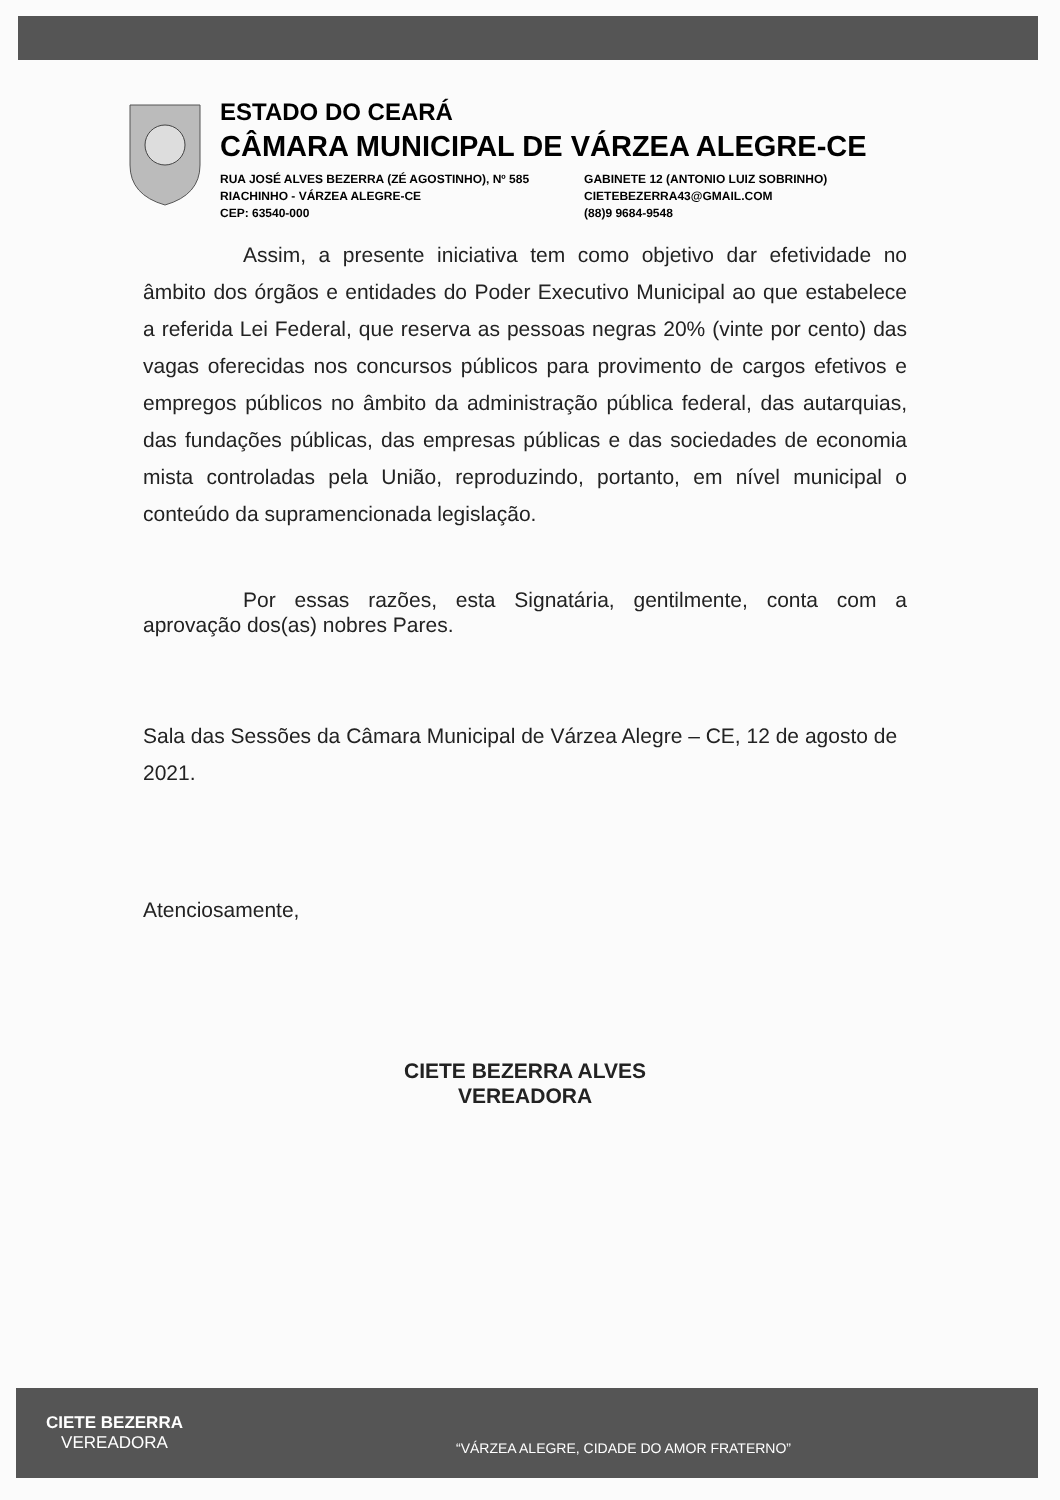ESTADO DO CEARÁ
CÂMARA MUNICIPAL DE VÁRZEA ALEGRE-CE
RUA JOSÉ ALVES BEZERRA (ZÉ AGOSTINHO), Nº 585
RIACHINHO - VÁRZEA ALEGRE-CE
CEP: 63540-000
GABINETE 12 (ANTONIO LUIZ SOBRINHO)
CIETEBEZERRA43@GMAIL.COM
(88)9 9684-9548
Assim, a presente iniciativa tem como objetivo dar efetividade no âmbito dos órgãos e entidades do Poder Executivo Municipal ao que estabelece a referida Lei Federal, que reserva as pessoas negras 20% (vinte por cento) das vagas oferecidas nos concursos públicos para provimento de cargos efetivos e empregos públicos no âmbito da administração pública federal, das autarquias, das fundações públicas, das empresas públicas e das sociedades de economia mista controladas pela União, reproduzindo, portanto, em nível municipal o conteúdo da supramencionada legislação.
Por essas razões, esta Signatária, gentilmente, conta com a aprovação dos(as) nobres Pares.
Sala das Sessões da Câmara Municipal de Várzea Alegre – CE, 12 de agosto de 2021.
Atenciosamente,
CIETE BEZERRA ALVES
VEREADORA
CIETE BEZERRA
VEREADORA
“VÁRZEA ALEGRE, CIDADE DO AMOR FRATERNO”